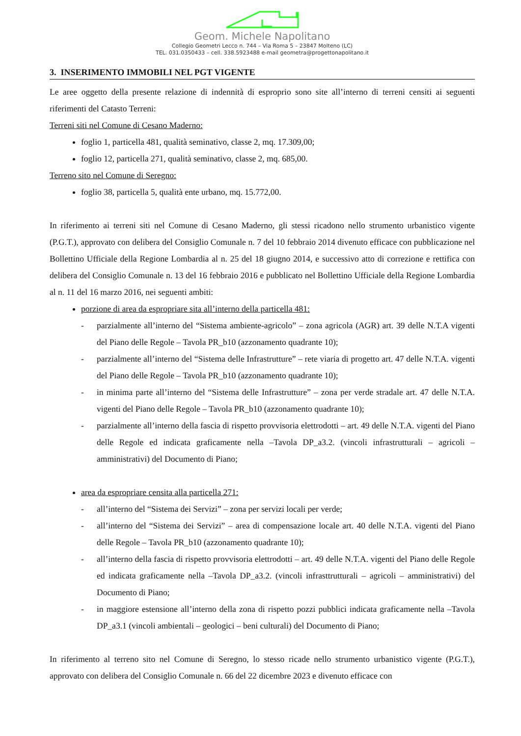Geom. Michele Napolitano
Collegio Geometri Lecco n. 744 – Via Roma 5 – 23847 Molteno (LC)
TEL. 031.0350433 – cell. 338.5923488 e-mail geometra@progettonapolitano.it
3. INSERIMENTO IMMOBILI NEL PGT VIGENTE
Le aree oggetto della presente relazione di indennità di esproprio sono site all’interno di terreni censiti ai seguenti riferimenti del Catasto Terreni:
Terreni siti nel Comune di Cesano Maderno:
foglio 1, particella 481, qualità seminativo, classe 2, mq. 17.309,00;
foglio 12, particella 271, qualità seminativo, classe 2, mq. 685,00.
Terreno sito nel Comune di Seregno:
foglio 38, particella 5, qualità ente urbano, mq. 15.772,00.
In riferimento ai terreni siti nel Comune di Cesano Maderno, gli stessi ricadono nello strumento urbanistico vigente (P.G.T.), approvato con delibera del Consiglio Comunale n. 7 del 10 febbraio 2014 divenuto efficace con pubblicazione nel Bollettino Ufficiale della Regione Lombardia al n. 25 del 18 giugno 2014, e successivo atto di correzione e rettifica con delibera del Consiglio Comunale n. 13 del 16 febbraio 2016 e pubblicato nel Bollettino Ufficiale della Regione Lombardia al n. 11 del 16 marzo 2016, nei seguenti ambiti:
porzione di area da espropriare sita all’interno della particella 481:
- parzialmente all’interno del “Sistema ambiente-agricolo” – zona agricola (AGR) art. 39 delle N.T.A vigenti del Piano delle Regole – Tavola PR_b10 (azzonamento quadrante 10);
- parzialmente all’interno del “Sistema delle Infrastrutture” – rete viaria di progetto art. 47 delle N.T.A. vigenti del Piano delle Regole – Tavola PR_b10 (azzonamento quadrante 10);
- in minima parte all’interno del “Sistema delle Infrastrutture” – zona per verde stradale art. 47 delle N.T.A. vigenti del Piano delle Regole – Tavola PR_b10 (azzonamento quadrante 10);
- parzialmente all’interno della fascia di rispetto provvisoria elettrodotti – art. 49 delle N.T.A. vigenti del Piano delle Regole ed indicata graficamente nella –Tavola DP_a3.2. (vincoli infrastrutturali – agricoli – amministrativi) del Documento di Piano;
area da espropriare censita alla particella 271:
- all’interno del “Sistema dei Servizi” – zona per servizi locali per verde;
- all’interno del “Sistema dei Servizi” – area di compensazione locale art. 40 delle N.T.A. vigenti del Piano delle Regole – Tavola PR_b10 (azzonamento quadrante 10);
- all’interno della fascia di rispetto provvisoria elettrodotti – art. 49 delle N.T.A. vigenti del Piano delle Regole ed indicata graficamente nella –Tavola DP_a3.2. (vincoli infrasttrutturali – agricoli – amministrativi) del Documento di Piano;
- in maggiore estensione all’interno della zona di rispetto pozzi pubblici indicata graficamente nella –Tavola DP_a3.1 (vincoli ambientali – geologici – beni culturali) del Documento di Piano;
In riferimento al terreno sito nel Comune di Seregno, lo stesso ricade nello strumento urbanistico vigente (P.G.T.), approvato con delibera del Consiglio Comunale n. 66 del 22 dicembre 2023 e divenuto efficace con